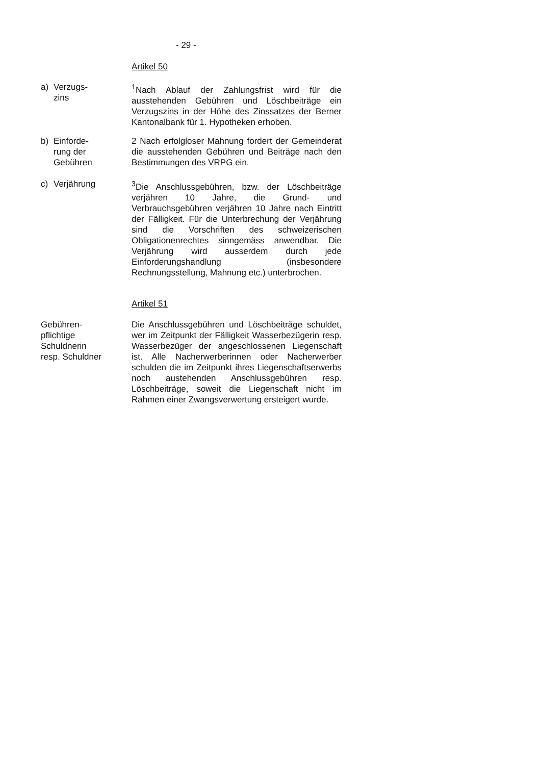- 29 -
Artikel 50
a) Verzugs-
zins
<sup>1</sup> Nach Ablauf der Zahlungsfrist wird für die ausstehenden Gebühren und Löschbeiträge ein Verzugszins in der Höhe des Zinssatzes der Berner Kantonalbank für 1. Hypotheken erhoben.
b) Einforde-
rung der
Gebühren
2 Nach erfolgloser Mahnung fordert der Gemeinderat die ausstehenden Gebühren und Beiträge nach den Bestimmungen des VRPG ein.
c) Verjährung <sup>3</sup> Die Anschlussgebühren, bzw. der Löschbeiträge verjähren 10 Jahre, die Grund- und Verbrauchsgebühren verjähren 10 Jahre nach Eintritt der Fälligkeit. Für die Unterbrechung der Verjährung sind die Vorschriften des schweizerischen Obligationenrechtes sinngemäss anwendbar. Die Verjährung wird ausserdem durch jede Einforderungshandlung (insbesondere Rechnungsstellung, Mahnung etc.) unterbrochen.
Artikel 51
Gebühren-
pflichtige
Schuldnerin
resp. Schuldner
Die Anschlussgebühren und Löschbeiträge schuldet, wer im Zeitpunkt der Fälligkeit Wasserbezügerin resp. Wasserbezüger der angeschlossenen Liegenschaft ist. Alle Nacherwerberinnen oder Nacherwerber schulden die im Zeitpunkt ihres Liegenschaftserwerbs noch austehenden Anschlussgebühren resp. Löschbeiträge, soweit die Liegenschaft nicht im Rahmen einer Zwangsverwertung ersteigert wurde.